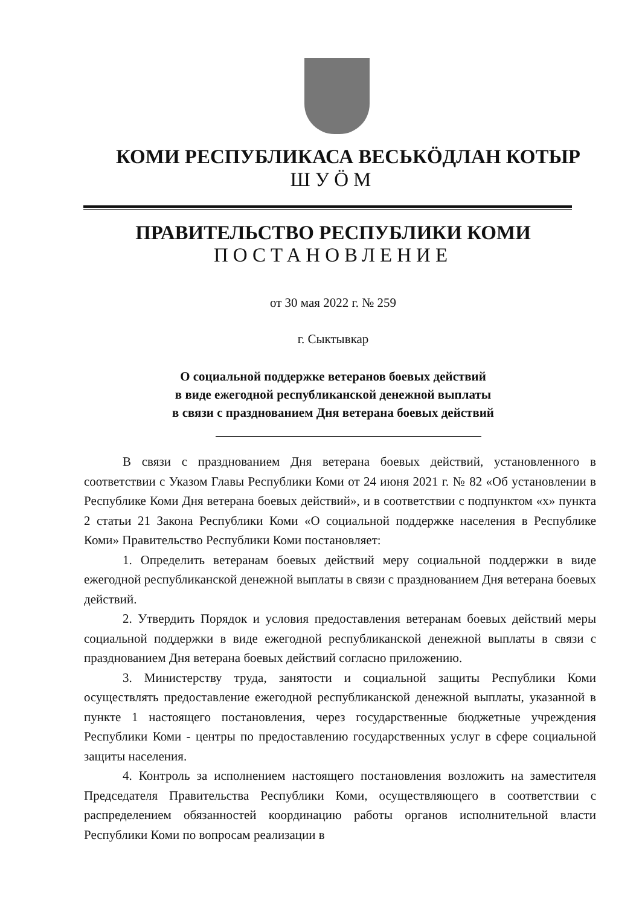КОМИ РЕСПУБЛИКАСА ВЕСЬКӦДЛАН КОТЫР
ШУӦМ
ПРАВИТЕЛЬСТВО РЕСПУБЛИКИ КОМИ
ПОСТАНОВЛЕНИЕ
от 30 мая 2022 г. № 259
г. Сыктывкар
О социальной поддержке ветеранов боевых действий
в виде ежегодной республиканской денежной выплаты
в связи с празднованием Дня ветерана боевых действий
В связи с празднованием Дня ветерана боевых действий, установленного в соответствии с Указом Главы Республики Коми от 24 июня 2021 г. № 82 «Об установлении в Республике Коми Дня ветерана боевых действий», и в соответствии с подпунктом «х» пункта 2 статьи 21 Закона Республики Коми «О социальной поддержке населения в Республике Коми» Правительство Республики Коми постановляет:
1. Определить ветеранам боевых действий меру социальной поддержки в виде ежегодной республиканской денежной выплаты в связи с празднованием Дня ветерана боевых действий.
2. Утвердить Порядок и условия предоставления ветеранам боевых действий меры социальной поддержки в виде ежегодной республиканской денежной выплаты в связи с празднованием Дня ветерана боевых действий согласно приложению.
3. Министерству труда, занятости и социальной защиты Республики Коми осуществлять предоставление ежегодной республиканской денежной выплаты, указанной в пункте 1 настоящего постановления, через государственные бюджетные учреждения Республики Коми - центры по предоставлению государственных услуг в сфере социальной защиты населения.
4. Контроль за исполнением настоящего постановления возложить на заместителя Председателя Правительства Республики Коми, осуществляющего в соответствии с распределением обязанностей координацию работы органов исполнительной власти Республики Коми по вопросам реализации в